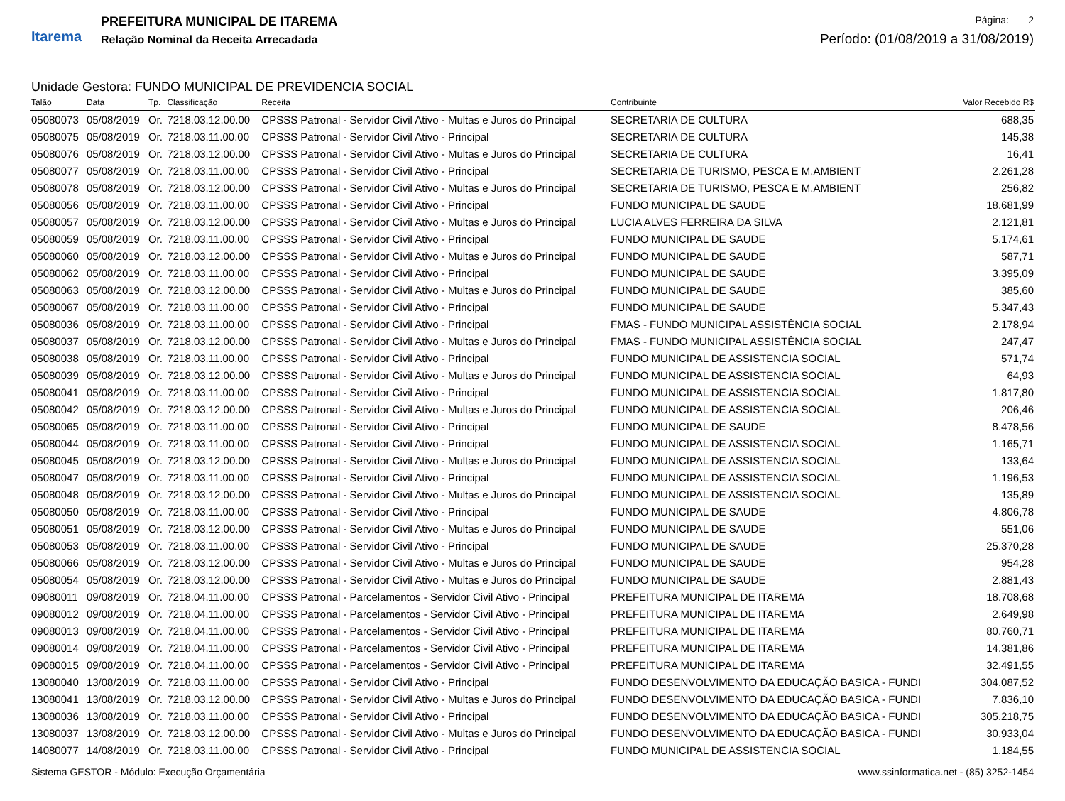Itarema
PREFEITURA MUNICIPAL DE ITAREMA
Relação Nominal da Receita Arrecadada
Página: 2
Período: (01/08/2019 a 31/08/2019)
Unidade Gestora: FUNDO MUNICIPAL DE PREVIDENCIA SOCIAL
| Talão | Data | Tp. | Classificação | Receita | Contribuinte | Valor Recebido R$ |
| --- | --- | --- | --- | --- | --- | --- |
| 05080073 | 05/08/2019 | Or. | 7218.03.12.00.00 | CPSSS Patronal - Servidor Civil Ativo - Multas e Juros do Principal | SECRETARIA DE CULTURA | 688,35 |
| 05080075 | 05/08/2019 | Or. | 7218.03.11.00.00 | CPSSS Patronal - Servidor Civil Ativo - Principal | SECRETARIA DE CULTURA | 145,38 |
| 05080076 | 05/08/2019 | Or. | 7218.03.12.00.00 | CPSSS Patronal - Servidor Civil Ativo - Multas e Juros do Principal | SECRETARIA DE CULTURA | 16,41 |
| 05080077 | 05/08/2019 | Or. | 7218.03.11.00.00 | CPSSS Patronal - Servidor Civil Ativo - Principal | SECRETARIA DE TURISMO, PESCA E M.AMBIENT | 2.261,28 |
| 05080078 | 05/08/2019 | Or. | 7218.03.12.00.00 | CPSSS Patronal - Servidor Civil Ativo - Multas e Juros do Principal | SECRETARIA DE TURISMO, PESCA E M.AMBIENT | 256,82 |
| 05080056 | 05/08/2019 | Or. | 7218.03.11.00.00 | CPSSS Patronal - Servidor Civil Ativo - Principal | FUNDO MUNICIPAL DE SAUDE | 18.681,99 |
| 05080057 | 05/08/2019 | Or. | 7218.03.12.00.00 | CPSSS Patronal - Servidor Civil Ativo - Multas e Juros do Principal | LUCIA ALVES FERREIRA DA SILVA | 2.121,81 |
| 05080059 | 05/08/2019 | Or. | 7218.03.11.00.00 | CPSSS Patronal - Servidor Civil Ativo - Principal | FUNDO MUNICIPAL DE SAUDE | 5.174,61 |
| 05080060 | 05/08/2019 | Or. | 7218.03.12.00.00 | CPSSS Patronal - Servidor Civil Ativo - Multas e Juros do Principal | FUNDO MUNICIPAL DE SAUDE | 587,71 |
| 05080062 | 05/08/2019 | Or. | 7218.03.11.00.00 | CPSSS Patronal - Servidor Civil Ativo - Principal | FUNDO MUNICIPAL DE SAUDE | 3.395,09 |
| 05080063 | 05/08/2019 | Or. | 7218.03.12.00.00 | CPSSS Patronal - Servidor Civil Ativo - Multas e Juros do Principal | FUNDO MUNICIPAL DE SAUDE | 385,60 |
| 05080067 | 05/08/2019 | Or. | 7218.03.11.00.00 | CPSSS Patronal - Servidor Civil Ativo - Principal | FUNDO MUNICIPAL DE SAUDE | 5.347,43 |
| 05080036 | 05/08/2019 | Or. | 7218.03.11.00.00 | CPSSS Patronal - Servidor Civil Ativo - Principal | FMAS - FUNDO MUNICIPAL ASSISTÊNCIA SOCIAL | 2.178,94 |
| 05080037 | 05/08/2019 | Or. | 7218.03.12.00.00 | CPSSS Patronal - Servidor Civil Ativo - Multas e Juros do Principal | FMAS - FUNDO MUNICIPAL ASSISTÊNCIA SOCIAL | 247,47 |
| 05080038 | 05/08/2019 | Or. | 7218.03.11.00.00 | CPSSS Patronal - Servidor Civil Ativo - Principal | FUNDO MUNICIPAL DE ASSISTENCIA SOCIAL | 571,74 |
| 05080039 | 05/08/2019 | Or. | 7218.03.12.00.00 | CPSSS Patronal - Servidor Civil Ativo - Multas e Juros do Principal | FUNDO MUNICIPAL DE ASSISTENCIA SOCIAL | 64,93 |
| 05080041 | 05/08/2019 | Or. | 7218.03.11.00.00 | CPSSS Patronal - Servidor Civil Ativo - Principal | FUNDO MUNICIPAL DE ASSISTENCIA SOCIAL | 1.817,80 |
| 05080042 | 05/08/2019 | Or. | 7218.03.12.00.00 | CPSSS Patronal - Servidor Civil Ativo - Multas e Juros do Principal | FUNDO MUNICIPAL DE ASSISTENCIA SOCIAL | 206,46 |
| 05080065 | 05/08/2019 | Or. | 7218.03.11.00.00 | CPSSS Patronal - Servidor Civil Ativo - Principal | FUNDO MUNICIPAL DE SAUDE | 8.478,56 |
| 05080044 | 05/08/2019 | Or. | 7218.03.11.00.00 | CPSSS Patronal - Servidor Civil Ativo - Principal | FUNDO MUNICIPAL DE ASSISTENCIA SOCIAL | 1.165,71 |
| 05080045 | 05/08/2019 | Or. | 7218.03.12.00.00 | CPSSS Patronal - Servidor Civil Ativo - Multas e Juros do Principal | FUNDO MUNICIPAL DE ASSISTENCIA SOCIAL | 133,64 |
| 05080047 | 05/08/2019 | Or. | 7218.03.11.00.00 | CPSSS Patronal - Servidor Civil Ativo - Principal | FUNDO MUNICIPAL DE ASSISTENCIA SOCIAL | 1.196,53 |
| 05080048 | 05/08/2019 | Or. | 7218.03.12.00.00 | CPSSS Patronal - Servidor Civil Ativo - Multas e Juros do Principal | FUNDO MUNICIPAL DE ASSISTENCIA SOCIAL | 135,89 |
| 05080050 | 05/08/2019 | Or. | 7218.03.11.00.00 | CPSSS Patronal - Servidor Civil Ativo - Principal | FUNDO MUNICIPAL DE SAUDE | 4.806,78 |
| 05080051 | 05/08/2019 | Or. | 7218.03.12.00.00 | CPSSS Patronal - Servidor Civil Ativo - Multas e Juros do Principal | FUNDO MUNICIPAL DE SAUDE | 551,06 |
| 05080053 | 05/08/2019 | Or. | 7218.03.11.00.00 | CPSSS Patronal - Servidor Civil Ativo - Principal | FUNDO MUNICIPAL DE SAUDE | 25.370,28 |
| 05080066 | 05/08/2019 | Or. | 7218.03.12.00.00 | CPSSS Patronal - Servidor Civil Ativo - Multas e Juros do Principal | FUNDO MUNICIPAL DE SAUDE | 954,28 |
| 05080054 | 05/08/2019 | Or. | 7218.03.12.00.00 | CPSSS Patronal - Servidor Civil Ativo - Multas e Juros do Principal | FUNDO MUNICIPAL DE SAUDE | 2.881,43 |
| 09080011 | 09/08/2019 | Or. | 7218.04.11.00.00 | CPSSS Patronal - Parcelamentos - Servidor Civil Ativo - Principal | PREFEITURA MUNICIPAL DE ITAREMA | 18.708,68 |
| 09080012 | 09/08/2019 | Or. | 7218.04.11.00.00 | CPSSS Patronal - Parcelamentos - Servidor Civil Ativo - Principal | PREFEITURA MUNICIPAL DE ITAREMA | 2.649,98 |
| 09080013 | 09/08/2019 | Or. | 7218.04.11.00.00 | CPSSS Patronal - Parcelamentos - Servidor Civil Ativo - Principal | PREFEITURA MUNICIPAL DE ITAREMA | 80.760,71 |
| 09080014 | 09/08/2019 | Or. | 7218.04.11.00.00 | CPSSS Patronal - Parcelamentos - Servidor Civil Ativo - Principal | PREFEITURA MUNICIPAL DE ITAREMA | 14.381,86 |
| 09080015 | 09/08/2019 | Or. | 7218.04.11.00.00 | CPSSS Patronal - Parcelamentos - Servidor Civil Ativo - Principal | PREFEITURA MUNICIPAL DE ITAREMA | 32.491,55 |
| 13080040 | 13/08/2019 | Or. | 7218.03.11.00.00 | CPSSS Patronal - Servidor Civil Ativo - Principal | FUNDO DESENVOLVIMENTO DA EDUCAÇÃO BASICA - FUNDI | 304.087,52 |
| 13080041 | 13/08/2019 | Or. | 7218.03.12.00.00 | CPSSS Patronal - Servidor Civil Ativo - Multas e Juros do Principal | FUNDO DESENVOLVIMENTO DA EDUCAÇÃO BASICA - FUNDI | 7.836,10 |
| 13080036 | 13/08/2019 | Or. | 7218.03.11.00.00 | CPSSS Patronal - Servidor Civil Ativo - Principal | FUNDO DESENVOLVIMENTO DA EDUCAÇÃO BASICA - FUNDI | 305.218,75 |
| 13080037 | 13/08/2019 | Or. | 7218.03.12.00.00 | CPSSS Patronal - Servidor Civil Ativo - Multas e Juros do Principal | FUNDO DESENVOLVIMENTO DA EDUCAÇÃO BASICA - FUNDI | 30.933,04 |
| 14080077 | 14/08/2019 | Or. | 7218.03.11.00.00 | CPSSS Patronal - Servidor Civil Ativo - Principal | FUNDO MUNICIPAL DE ASSISTENCIA SOCIAL | 1.184,55 |
Sistema GESTOR - Módulo: Execução Orçamentária www.ssinformatica.net - (85) 3252-1454